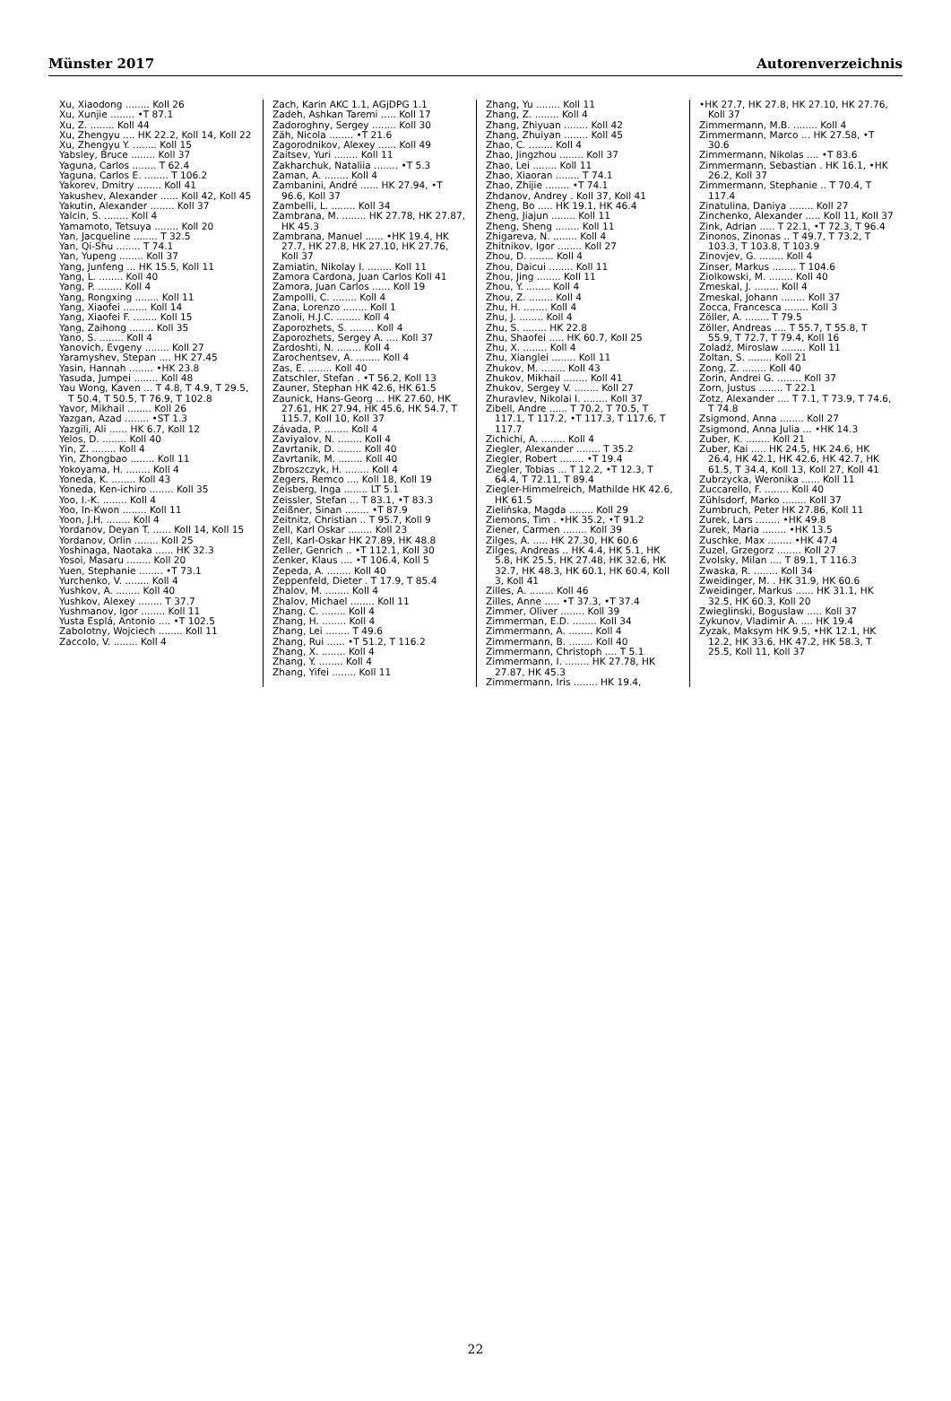Münster 2017 Autorenverzeichnis
Xu, Xiaodong ........ Koll 26
Xu, Xunjie ........ •T 87.1
Xu, Z. ........ Koll 44
Xu, Zhengyu .... HK 22.2, Koll 14, Koll 22
Xu, Zhengyu Y. ........ Koll 15
Yabsley, Bruce ........ Koll 37
Yaguna, Carlos ........ T 62.4
Yaguna, Carlos E. ........ T 106.2
Yakorev, Dmitry ........ Koll 41
Yakushev, Alexander ...... Koll 42, Koll 45
Yakutin, Alexander ........ Koll 37
Yalcin, S. ........ Koll 4
Yamamoto, Tetsuya ........ Koll 20
Yan, Jacqueline ........ T 32.5
Yan, Qi-Shu ........ T 74.1
Yan, Yupeng ........ Koll 37
Yang, Junfeng ... HK 15.5, Koll 11
Yang, L. ........ Koll 40
Yang, P. ........ Koll 4
Yang, Rongxing ........ Koll 11
Yang, Xiaofei ........ Koll 14
Yang, Xiaofei F. ........ Koll 15
Yang, Zaihong ........ Koll 35
Yano, S. ........ Koll 4
Yanovich, Evgeny ........ Koll 27
Yaramyshev, Stepan .... HK 27.45
Yasin, Hannah ........ •HK 23.8
Yasuda, Jumpei ........ Koll 48
Yau Wong, Kaven ... T 4.8, T 4.9, T 29.5, T 50.4, T 50.5, T 76.9, T 102.8
Yavor, Mikhail ........ Koll 26
Yazgan, Azad ........ •ST 1.3
Yazgili, Ali ...... HK 6.7, Koll 12
Yelos, D. ........ Koll 40
Yin, Z. ........ Koll 4
Yin, Zhongbao ........ Koll 11
Yokoyama, H. ........ Koll 4
Yoneda, K. ........ Koll 43
Yoneda, Ken-ichiro ........ Koll 35
Yoo, I.-K. ........ Koll 4
Yoo, In-Kwon ........ Koll 11
Yoon, J.H. ........ Koll 4
Yordanov, Deyan T. ...... Koll 14, Koll 15
Yordanov, Orlin ........ Koll 25
Yoshinaga, Naotaka ...... HK 32.3
Yosoi, Masaru ........ Koll 20
Yuen, Stephanie ........ •T 73.1
Yurchenko, V. ........ Koll 4
Yushkov, A. ........ Koll 40
Yushkov, Alexey ........ T 37.7
Yushmanov, Igor ........ Koll 11
Yusta Esplá, Antonio .... •T 102.5
Zabolotny, Wojciech ........ Koll 11
Zaccolo, V. ........ Koll 4
Zach, Karin AKC 1.1, AGjDPG 1.1
Zadeh, Ashkan Taremi ..... Koll 17
Zadoroghny, Sergey ........ Koll 30
Zäh, Nicola ........ •T 21.6
Zagorodnikov, Alexey ...... Koll 49
Zaitsev, Yuri ........ Koll 11
Zakharchuk, Nataliia ........ •T 5.3
Zaman, A. ........ Koll 4
Zambanini, André ...... HK 27.94, •T 96.6, Koll 37
Zambelli, L. ........ Koll 34
Zambrana, M. ........ HK 27.78, HK 27.87, HK 45.3
Zambrana, Manuel ...... •HK 19.4, HK 27.7, HK 27.8, HK 27.10, HK 27.76, Koll 37
Zamiatin, Nikolay I. ........ Koll 11
Zamora Cardona, Juan Carlos Koll 41
Zamora, Juan Carlos ...... Koll 19
Zampolli, C. ........ Koll 4
Zana, Lorenzo ........ Koll 1
Zanoli, H.J.C. ........ Koll 4
Zaporozhets, S. ........ Koll 4
Zaporozhets, Sergey A. .... Koll 37
Zardoshti, N. ........ Koll 4
Zarochentsev, A. ........ Koll 4
Zas, E. ........ Koll 40
Zatschler, Stefan . •T 56.2, Koll 13
Zauner, Stephan HK 42.6, HK 61.5
Zaunick, Hans-Georg ... HK 27.60, HK 27.61, HK 27.94, HK 45.6, HK 54.7, T 115.7, Koll 10, Koll 37
Závada, P. ........ Koll 4
Zaviyalov, N. ........ Koll 4
Zavrtanik, D. ........ Koll 40
Zavrtanik, M. ........ Koll 40
Zbroszczyk, H. ........ Koll 4
Zegers, Remco .... Koll 18, Koll 19
Zeisberg, Inga ........ LT 5.1
Zeissler, Stefan ... T 83.1, •T 83.3
Zeißner, Sinan ........ •T 87.9
Zeitnitz, Christian .. T 95.7, Koll 9
Zell, Karl Oskar ........ Koll 23
Zell, Karl-Oskar HK 27.89, HK 48.8
Zeller, Genrich .. •T 112.1, Koll 30
Zenker, Klaus .... •T 106.4, Koll 5
Zepeda, A. ........ Koll 40
Zeppenfeld, Dieter . T 17.9, T 85.4
Zhalov, M. ........ Koll 4
Zhalov, Michael ........ Koll 11
Zhang, C. ........ Koll 4
Zhang, H. ........ Koll 4
Zhang, Lei ........ T 49.6
Zhang, Rui ...... •T 51.2, T 116.2
Zhang, X. ........ Koll 4
Zhang, Y. ........ Koll 4
Zhang, Yifei ........ Koll 11
Zhang, Yu ........ Koll 11
Zhang, Z. ........ Koll 4
Zhang, Zhiyuan ........ Koll 42
Zhang, Zhuiyan ........ Koll 45
Zhao, C. ........ Koll 4
Zhao, Jingzhou ........ Koll 37
Zhao, Lei ........ Koll 11
Zhao, Xiaoran ........ T 74.1
Zhao, Zhijie ........ •T 74.1
Zhdanov, Andrey . Koll 37, Koll 41
Zheng, Bo ..... HK 19.1, HK 46.4
Zheng, Jiajun ........ Koll 11
Zheng, Sheng ........ Koll 11
Zhigareva, N. ........ Koll 4
Zhitnikov, Igor ........ Koll 27
Zhou, D. ........ Koll 4
Zhou, Daicui ........ Koll 11
Zhou, Jing ........ Koll 11
Zhou, Y. ........ Koll 4
Zhou, Z. ........ Koll 4
Zhu, H. ........ Koll 4
Zhu, J. ........ Koll 4
Zhu, S. ........ HK 22.8
Zhu, Shaofei ..... HK 60.7, Koll 25
Zhu, X. ........ Koll 4
Zhu, Xianglei ........ Koll 11
Zhukov, M. ........ Koll 43
Zhukov, Mikhail ........ Koll 41
Zhukov, Sergey V. ........ Koll 27
Zhuravlev, Nikolai I. ........ Koll 37
Zibell, Andre ...... T 70.2, T 70.5, T 117.1, T 117.2, •T 117.3, T 117.6, T 117.7
Zichichi, A. ........ Koll 4
Ziegler, Alexander ........ T 35.2
Ziegler, Robert ........ •T 19.4
Ziegler, Tobias ... T 12.2, •T 12.3, T 64.4, T 72.11, T 89.4
Ziegler-Himmelreich, Mathilde HK 42.6, HK 61.5
Zielińska, Magda ........ Koll 29
Ziemons, Tim . •HK 35.2, •T 91.2
Ziener, Carmen ........ Koll 39
Zilges, A. ..... HK 27.30, HK 60.6
Zilges, Andreas .. HK 4.4, HK 5.1, HK 5.8, HK 25.5, HK 27.48, HK 32.6, HK 32.7, HK 48.3, HK 60.1, HK 60.4, Koll 3, Koll 41
Zilles, A. ........ Koll 46
Zilles, Anne ..... •T 37.3, •T 37.4
Zimmer, Oliver ........ Koll 39
Zimmerman, E.D. ........ Koll 34
Zimmermann, A. ........ Koll 4
Zimmermann, B. ........ Koll 40
Zimmermann, Christoph .... T 5.1
Zimmermann, I. ........ HK 27.78, HK 27.87, HK 45.3
Zimmermann, Iris ........ HK 19.4,
•HK 27.7, HK 27.8, HK 27.10, HK 27.76, Koll 37
Zimmermann, M.B. ........ Koll 4
Zimmermann, Marco ... HK 27.58, •T 30.6
Zimmermann, Nikolas .... •T 83.6
Zimmermann, Sebastian . HK 16.1, •HK 26.2, Koll 37
Zimmermann, Stephanie .. T 70.4, T 117.4
Zinatulina, Daniya ........ Koll 27
Zinchenko, Alexander ..... Koll 11, Koll 37
Zink, Adrian ..... T 22.1, •T 72.3, T 96.4
Zinonos, Zinonas .. T 49.7, T 73.2, T 103.3, T 103.8, T 103.9
Zinovjev, G. ........ Koll 4
Zinser, Markus ........ T 104.6
Ziolkowski, M. ........ Koll 40
Zmeskal, J. ........ Koll 4
Zmeskal, Johann ........ Koll 37
Zocca, Francesca ........ Koll 3
Zöller, A. ........ T 79.5
Zöller, Andreas .... T 55.7, T 55.8, T 55.9, T 72.7, T 79.4, Koll 16
Zoladź, Miroslaw ........ Koll 11
Zoltan, S. ........ Koll 21
Zong, Z. ........ Koll 40
Zorin, Andrei G. ........ Koll 37
Zorn, Justus ........ T 22.1
Zotz, Alexander .... T 7.1, T 73.9, T 74.6, T 74.8
Zsigmond, Anna ........ Koll 27
Zsigmond, Anna Julia ... •HK 14.3
Zuber, K. ........ Koll 21
Zuber, Kai ..... HK 24.5, HK 24.6, HK 26.4, HK 42.1, HK 42.6, HK 42.7, HK 61.5, T 34.4, Koll 13, Koll 27, Koll 41
Zubrzycka, Weronika ...... Koll 11
Zuccarello, F. ........ Koll 40
Zühlsdorf, Marko ........ Koll 37
Zumbruch, Peter HK 27.86, Koll 11
Zurek, Lars ........ •HK 49.8
Zurek, Maria ........ •HK 13.5
Zuschke, Max ........ •HK 47.4
Zuzel, Grzegorz ........ Koll 27
Zvolsky, Milan .... T 89.1, T 116.3
Zwaska, R. ........ Koll 34
Zweidinger, M. . HK 31.9, HK 60.6
Zweidinger, Markus ...... HK 31.1, HK 32.5, HK 60.3, Koll 20
Zwieglinski, Boguslaw ..... Koll 37
Zykunov, Vladimir A. .... HK 19.4
Zyzak, Maksym HK 9.5, •HK 12.1, HK 12.2, HK 33.6, HK 47.2, HK 58.3, T 25.5, Koll 11, Koll 37
22